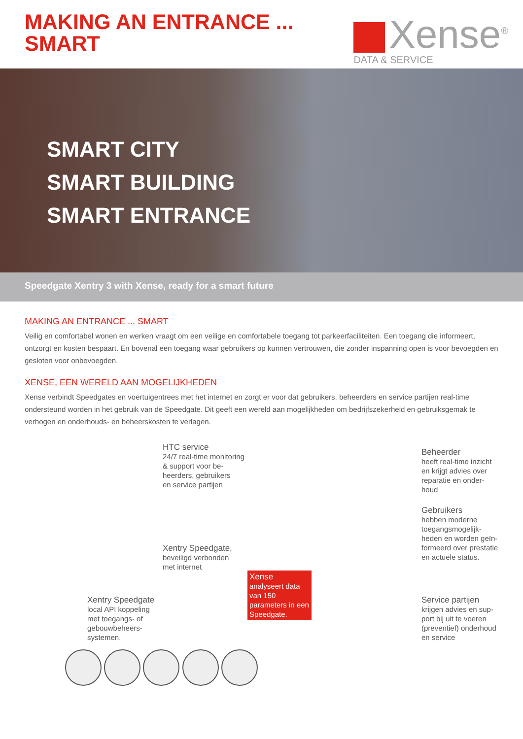MAKING AN ENTRANCE ...
SMART
Xense<sup>®</sup>
DATA & SERVICE
SMART CITY
SMART BUILDING
SMART ENTRANCE
Speedgate Xentry 3 with Xense, ready for a smart future
MAKING AN ENTRANCE ... SMART
Veilig en comfortabel wonen en werken vraagt om een veilige en comfortabele toegang tot parkeerfaciliteiten. Een toegang die informeert, ontzorgt en kosten bespaart. En bovenal een toegang waar gebruikers op kunnen vertrouwen, die zonder inspanning open is voor bevoegden en gesloten voor onbevoegden.
XENSE, EEN WERELD AAN MOGELIJKHEDEN
Xense verbindt Speedgates en voertuigentrees met het internet en zorgt er voor dat gebruikers, beheerders en service partijen real-time ondersteund worden in het gebruik van de Speedgate. Dit geeft een wereld aan mogelijkheden om bedrijfszekerheid en gebruiksgemak te verhogen en onderhouds- en beheerskosten te verlagen.
HTC service
24/7 real-time monitoring
& support voor be-
heerders, gebruikers
en service partijen
Beheerder
heeft real-time inzicht
en krijgt advies over
reparatie en onder-
houd
Gebruikers
hebben moderne
toegangsmogelijk-
heden en worden geïn-
formeerd over prestatie
en actuele status.
Xentry Speedgate,
beveiligd verbonden
met internet
Xense
analyseert data van 150 parameters in een Speedgate.
Service partijen
krijgen advies en sup-
port bij uit te voeren
(preventief) onderhoud
en service
Xentry Speedgate
local API koppeling
met toegangs- of
gebouwbeheers-
systemen.